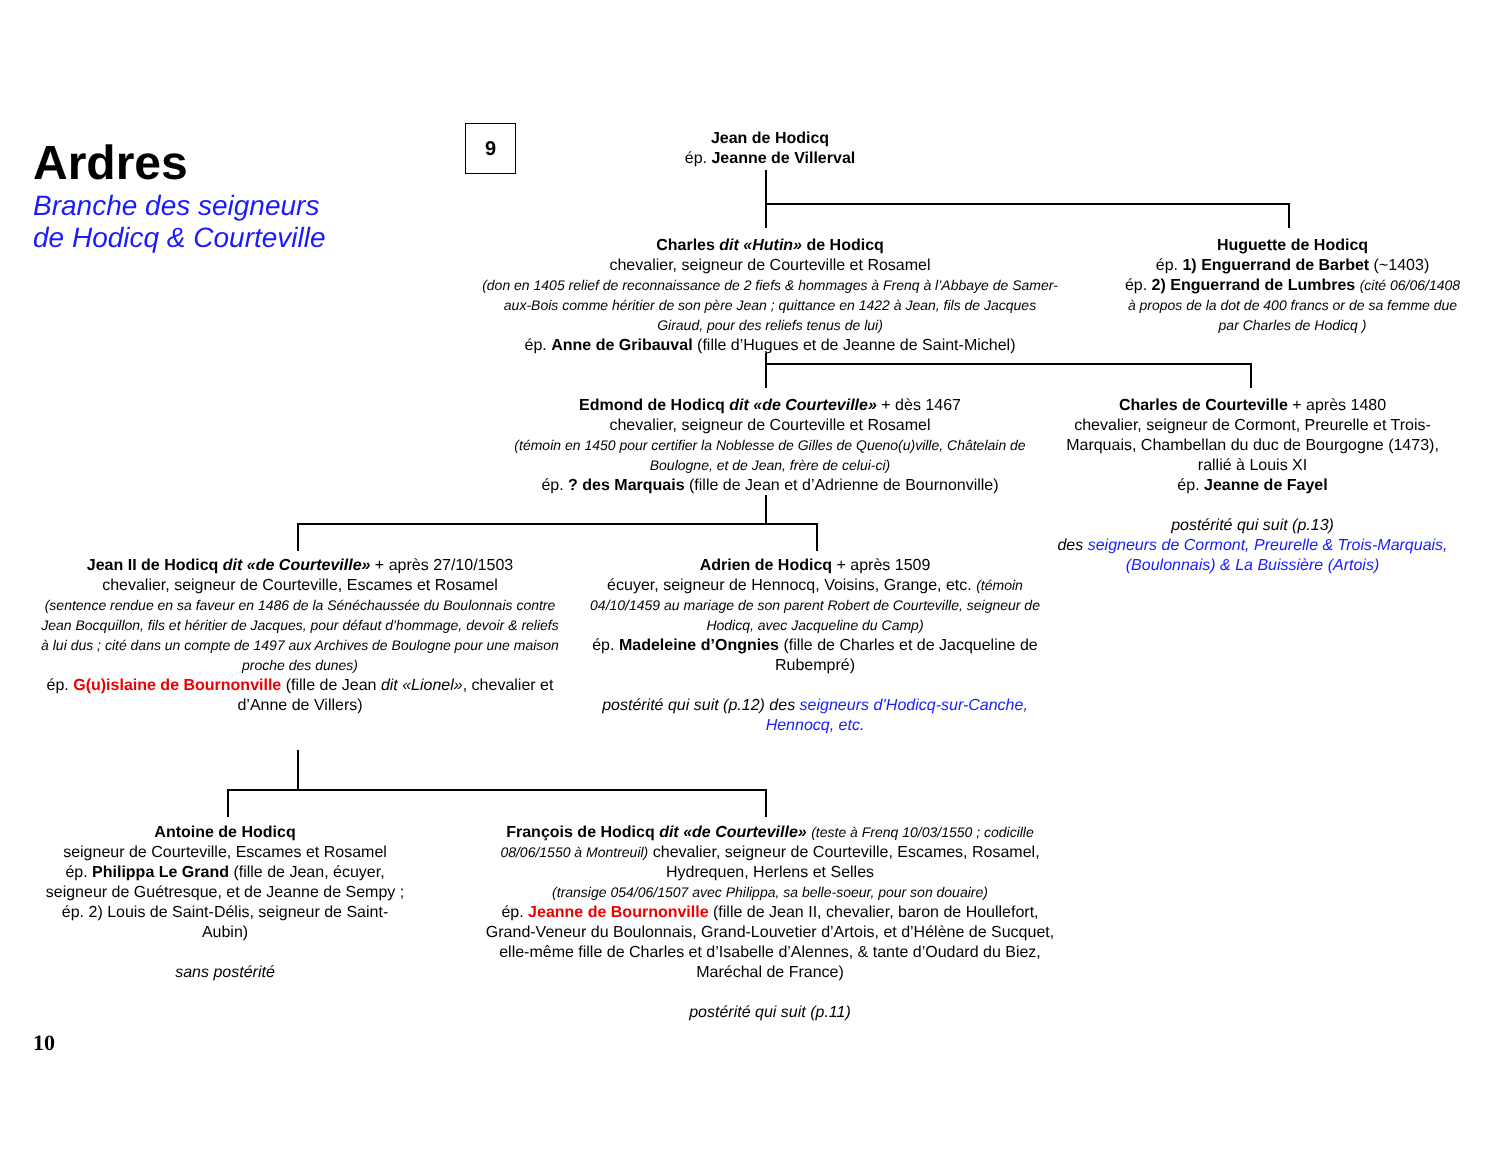Ardres
Branche des seigneurs
de Hodicq & Courteville
9
Jean de Hodicq
ép. Jeanne de Villerval
Charles dit «Hutin» de Hodicq
chevalier, seigneur de Courteville et Rosamel
(don en 1405 relief de reconnaissance de 2 fiefs & hommages à Frenq à l’Abbaye de Samer-aux-Bois comme héritier de son père Jean ; quittance en 1422 à Jean, fils de Jacques Giraud, pour des reliefs tenus de lui)
ép. Anne de Gribauval (fille d’Hugues et de Jeanne de Saint-Michel)
Huguette de Hodicq
ép. 1) Enguerrand de Barbet (~1403)
ép. 2) Enguerrand de Lumbres (cité 06/06/1408 à propos de la dot de 400 francs or de sa femme due par Charles de Hodicq )
Edmond de Hodicq dit «de Courteville» + dès 1467
chevalier, seigneur de Courteville et Rosamel
(témoin en 1450 pour certifier la Noblesse de Gilles de Queno(u)ville, Châtelain de Boulogne, et de Jean, frère de celui-ci)
ép. ? des Marquais (fille de Jean et d’Adrienne de Bournonville)
Charles de Courteville + après 1480
chevalier, seigneur de Cormont, Preurelle et Trois-Marquais, Chambellan du duc de Bourgogne (1473), rallié à Louis XI
ép. Jeanne de Fayel
postérité qui suit (p.13)
des seigneurs de Cormont, Preurelle & Trois-Marquais, (Boulonnais) & La Buissière (Artois)
Jean II de Hodicq dit «de Courteville» + après 27/10/1503
chevalier, seigneur de Courteville, Escames et Rosamel
(sentence rendue en sa faveur en 1486 de la Sénéchaussée du Boulonnais contre Jean Bocquillon, fils et héritier de Jacques, pour défaut d’hommage, devoir & reliefs à lui dus ; cité dans un compte de 1497 aux Archives de Boulogne pour une maison proche des dunes)
ép. G(u)islaine de Bournonville (fille de Jean dit «Lionel», chevalier et d’Anne de Villers)
Adrien de Hodicq + après 1509
écuyer, seigneur de Hennocq, Voisins, Grange, etc. (témoin 04/10/1459 au mariage de son parent Robert de Courteville, seigneur de Hodicq, avec Jacqueline du Camp)
ép. Madeleine d’Ongnies (fille de Charles et de Jacqueline de Rubempré)
postérité qui suit (p.12) des seigneurs d’Hodicq-sur-Canche, Hennocq, etc.
Antoine de Hodicq
seigneur de Courteville, Escames et Rosamel
ép. Philippa Le Grand (fille de Jean, écuyer, seigneur de Guétresque, et de Jeanne de Sempy ; ép. 2) Louis de Saint-Délis, seigneur de Saint-Aubin)
sans postérité
François de Hodicq dit «de Courteville» (teste à Frenq 10/03/1550 ; codicille 08/06/1550 à Montreuil) chevalier, seigneur de Courteville, Escames, Rosamel, Hydrequen, Herlens et Selles
(transige 054/06/1507 avec Philippa, sa belle-soeur, pour son douaire)
ép. Jeanne de Bournonville (fille de Jean II, chevalier, baron de Houllefort, Grand-Veneur du Boulonnais, Grand-Louvetier d’Artois, et d’Hélène de Sucquet, elle-même fille de Charles et d’Isabelle d’Alennes, & tante d’Oudard du Biez, Maréchal de France)
postérité qui suit (p.11)
10